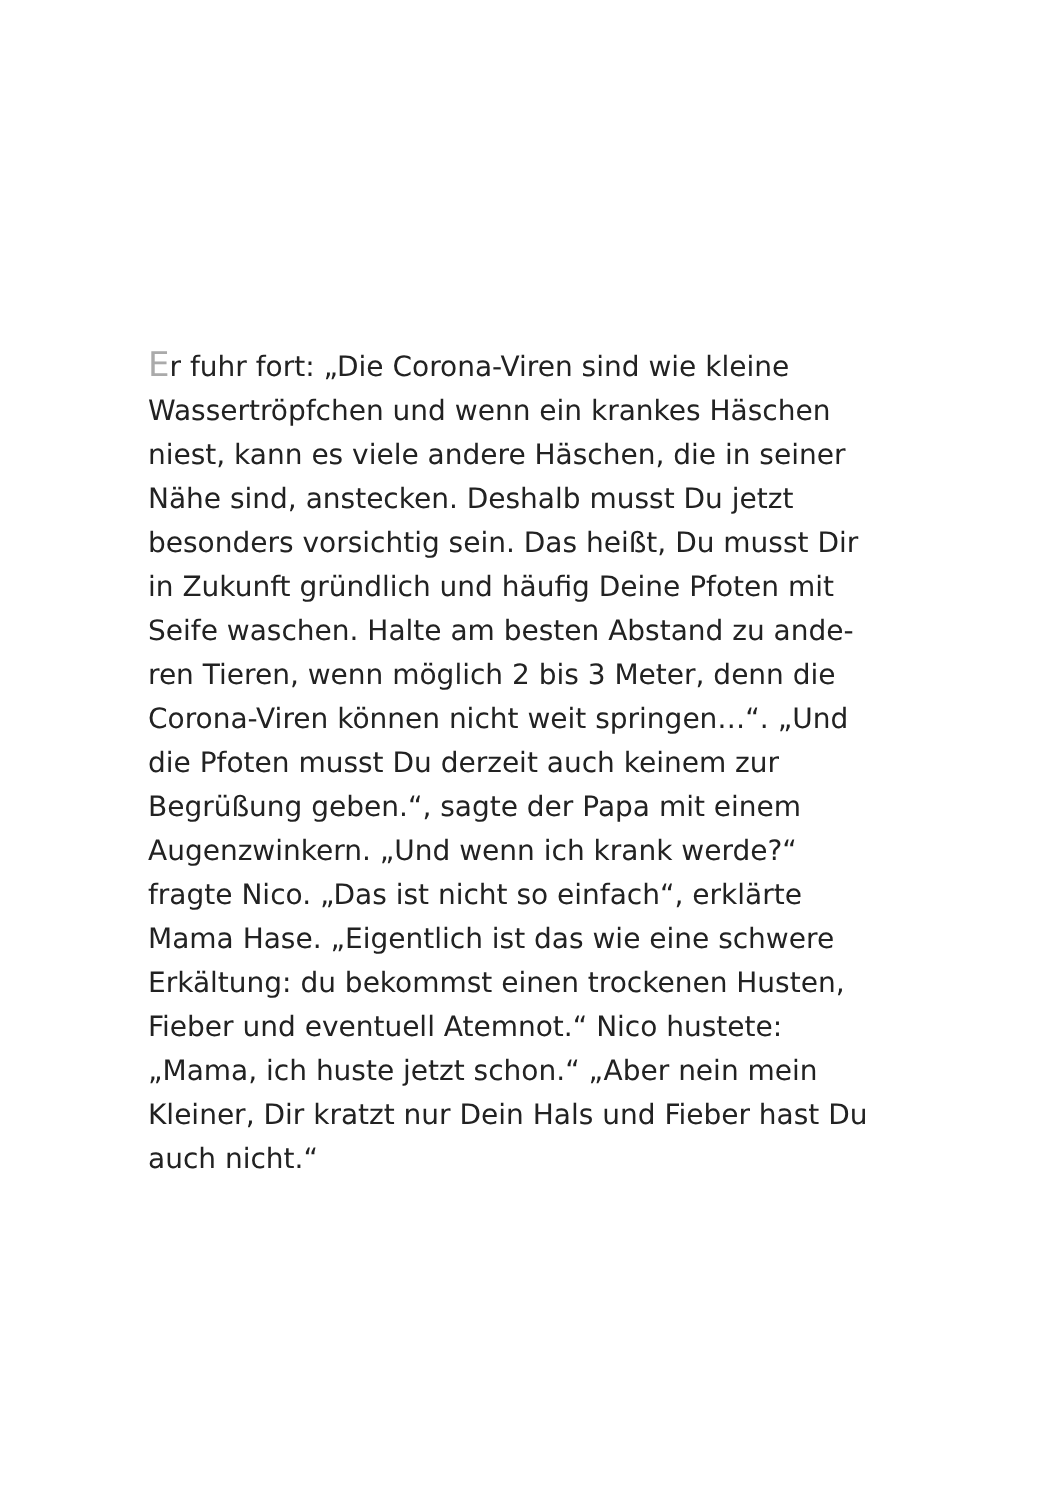Er fuhr fort: „Die Corona-Viren sind wie kleine
Wassertröpfchen und wenn ein krankes Häschen
niest, kann es viele andere Häschen, die in seiner
Nähe sind, anstecken. Deshalb musst Du jetzt
besonders vorsichtig sein. Das heißt, Du musst Dir
in Zukunft gründlich und häufig Deine Pfoten mit
Seife waschen. Halte am besten Abstand zu ande-
ren Tieren, wenn möglich 2 bis 3 Meter, denn die
Corona-Viren können nicht weit springen…“. „Und
die Pfoten musst Du derzeit auch keinem zur
Begrüßung geben.“, sagte der Papa mit einem
Augenzwinkern. „Und wenn ich krank werde?“
fragte Nico. „Das ist nicht so einfach“, erklärte
Mama Hase. „Eigentlich ist das wie eine schwere
Erkältung: du bekommst einen trockenen Husten,
Fieber und eventuell Atemnot.“ Nico hustete:
„Mama, ich huste jetzt schon.“ „Aber nein mein
Kleiner, Dir kratzt nur Dein Hals und Fieber hast Du
auch nicht.“